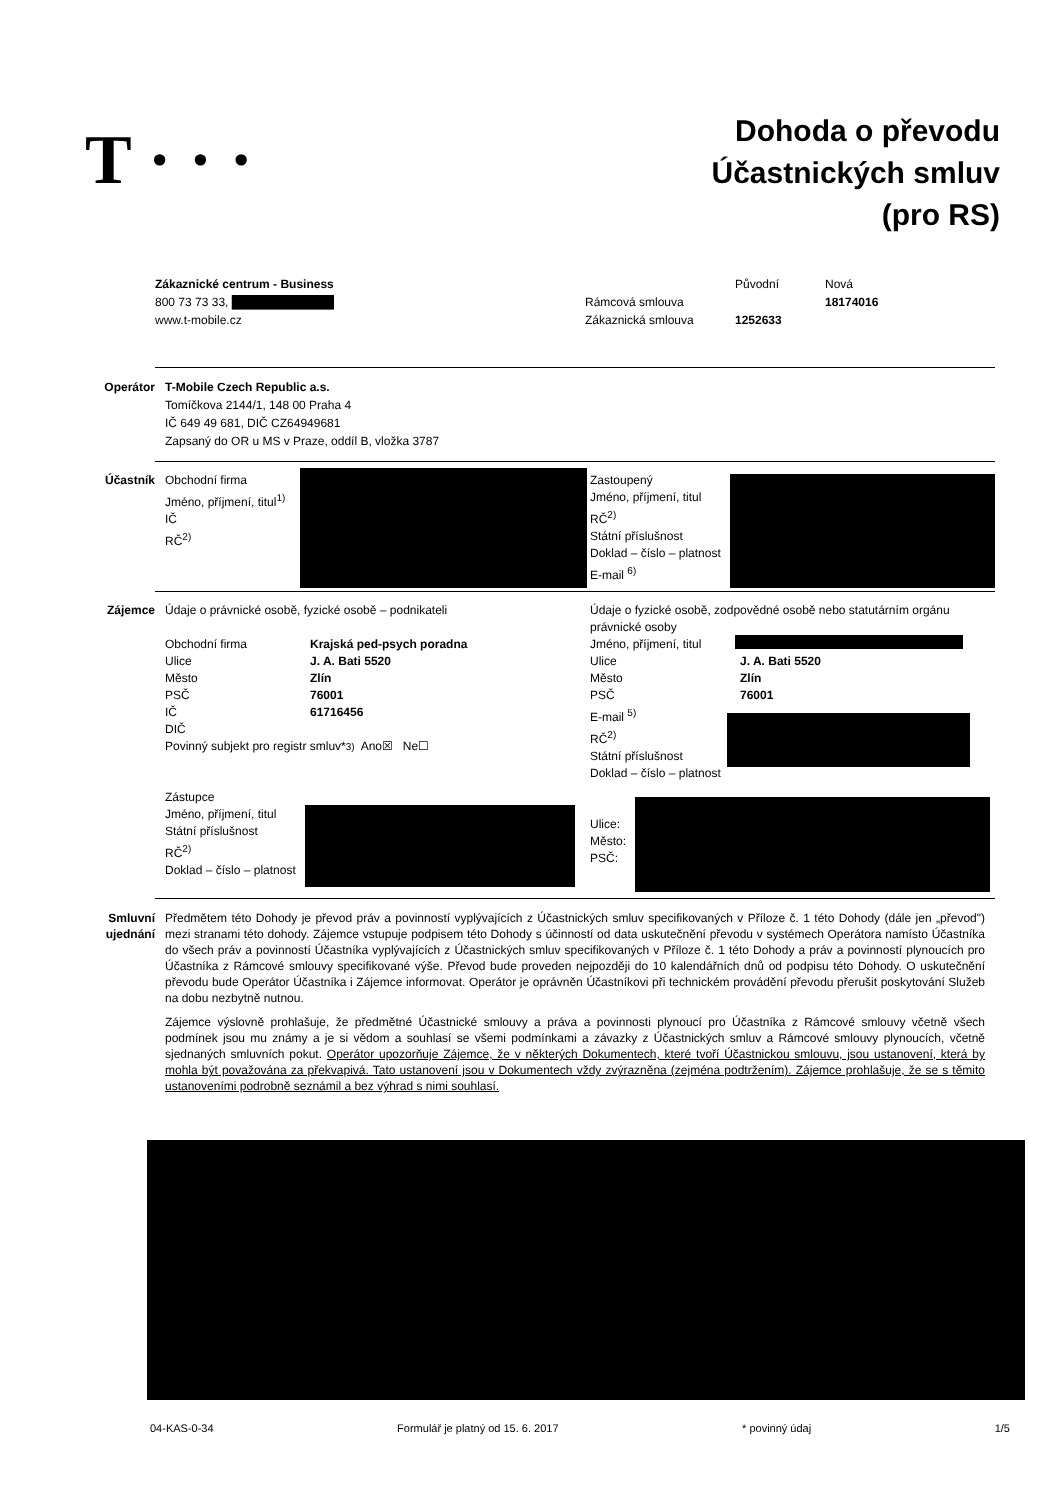T · · ·
Dohoda o převodu
Účastnických smluv
(pro RS)
Zákaznické centrum - Business
800 73 73 33, ████████████
www.t-mobile.cz
Rámcová smlouva
Zákaznická smlouva
Původní
1252633
Nová
18174016
Operátor T-Mobile Czech Republic a.s.
Tomíčkova 2144/1, 148 00 Praha 4
IČ 649 49 681, DIČ CZ64949681
Zapsaný do OR u MS v Praze, oddíl B, vložka 3787
Účastník Obchodní firma
Jméno, příjmení, titul<sup>1)</sup>
IČ
RČ<sup>2)</sup>
Zastoupený
Jméno, příjmení, titul
RČ<sup>2)</sup>
Státní příslušnost
Doklad – číslo – platnost
E-mail <sup>6)</sup>
Zájemce Údaje o právnické osobě, fyzické osobě – podnikateli
Obchodní firma Krajská ped-psych poradna
Ulice J. A. Bati 5520
Město Zlín
PSČ 76001
IČ 61716456
DIČ
Povinný subjekt pro registr smluv*<sup>3)</sup> Ano☒ Ne☐
Zástupce
Jméno, příjmení, titul
Státní příslušnost
RČ<sup>2)</sup>
Doklad – číslo – platnost
Údaje o fyzické osobě, zodpovědné osobě nebo statutárním orgánu právnické osoby
Jméno, příjmení, titul
Ulice J. A. Bati 5520
Město Zlín
PSČ 76001
E-mail <sup>5)</sup>
RČ<sup>2)</sup>
Státní příslušnost
Doklad – číslo – platnost
Ulice:
Město:
PSČ:
Smluvní ujednání
Předmětem této Dohody je převod práv a povinností vyplývajících z Účastnických smluv specifikovaných v Příloze č. 1 této Dohody (dále jen „převod") mezi stranami této dohody. Zájemce vstupuje podpisem této Dohody s účinností od data uskutečnění převodu v systémech Operátora namísto Účastníka do všech práv a povinností Účastníka vyplývajících z Účastnických smluv specifikovaných v Příloze č. 1 této Dohody a práv a povinností plynoucích pro Účastníka z Rámcové smlouvy specifikované výše. Převod bude proveden nejpozději do 10 kalendářních dnů od podpisu této Dohody. O uskutečnění převodu bude Operátor Účastníka i Zájemce informovat. Operátor je oprávněn Účastníkovi při technickém provádění převodu přerušit poskytování Služeb na dobu nezbytně nutnou.
Zájemce výslovně prohlašuje, že předmětné Účastnické smlouvy a práva a povinnosti plynoucí pro Účastníka z Rámcové smlouvy včetně všech podmínek jsou mu známy a je si vědom a souhlasí se všemi podmínkami a závazky z Účastnických smluv a Rámcové smlouvy plynoucích, včetně sjednaných smluvních pokut. Operátor upozorňuje Zájemce, že v některých Dokumentech, které tvoří Účastnickou smlouvu, jsou ustanovení, která by mohla být považována za překvapivá. Tato ustanovení jsou v Dokumentech vždy zvýrazněna (zejména podtržením). Zájemce prohlašuje, že se s těmito ustanoveními podrobně seznámil a bez výhrad s nimi souhlasí.
04-KAS-0-34 Formulář je platný od 15. 6. 2017 * povinný údaj 1/5